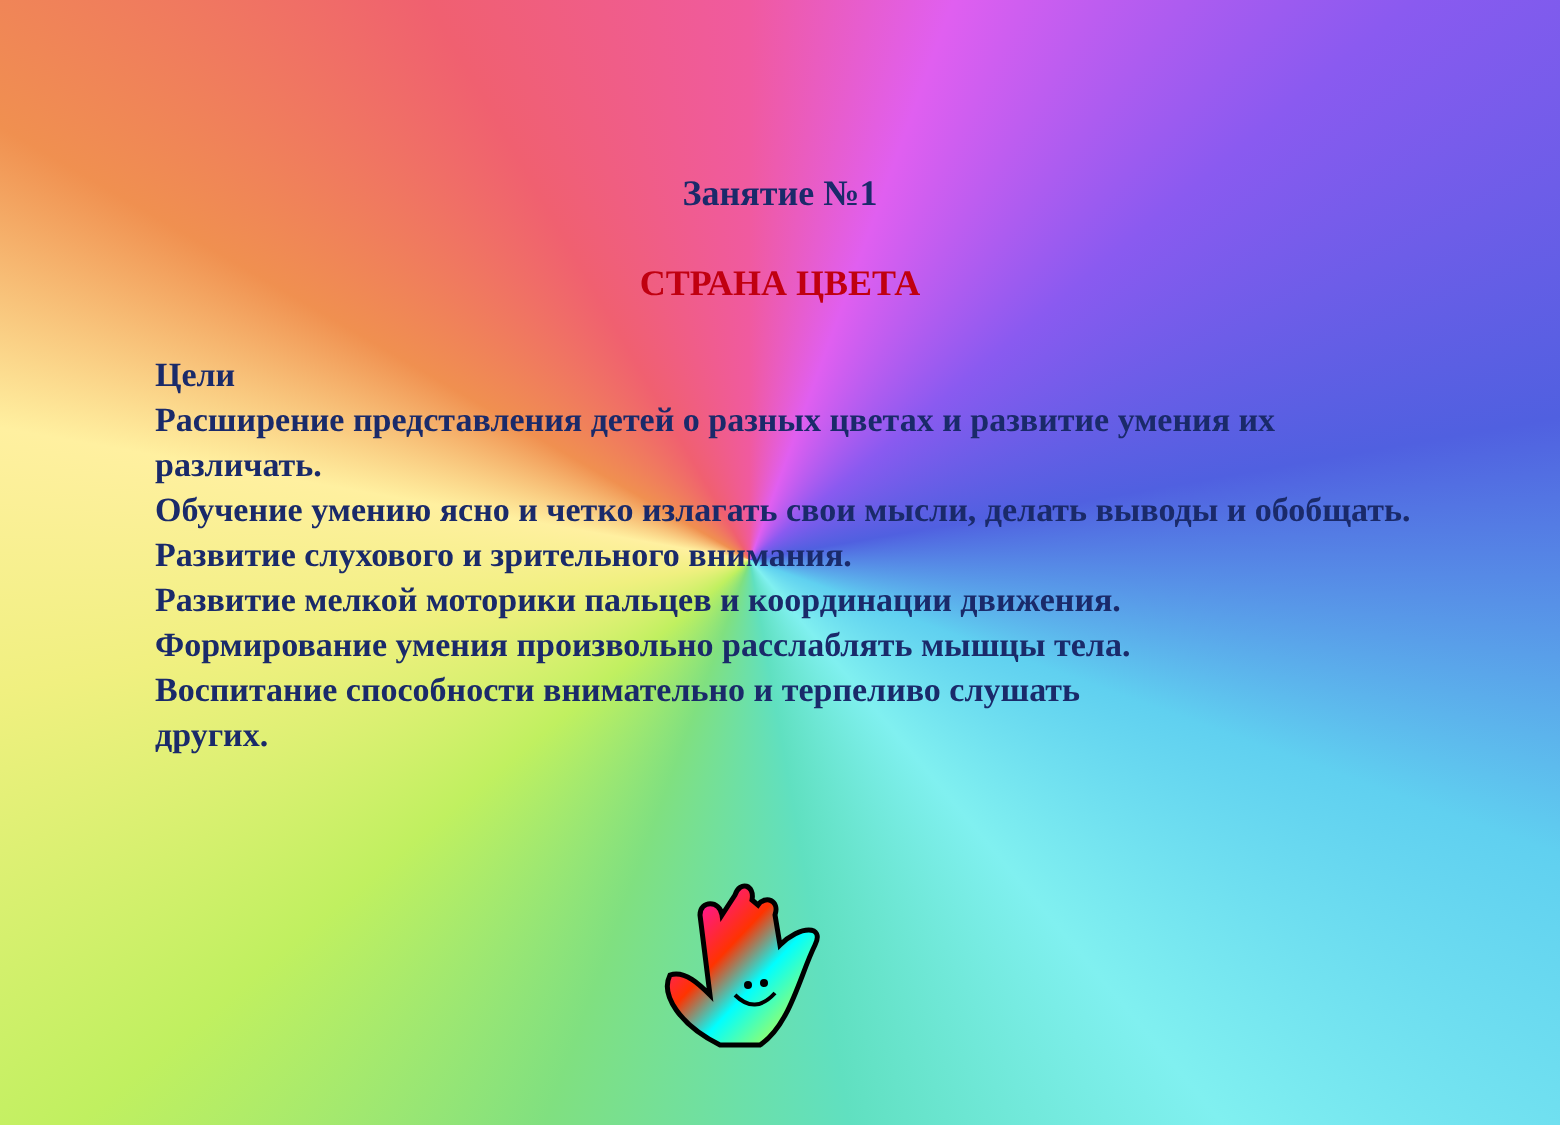Занятие №1
СТРАНА ЦВЕТА
Цели
Расширение представления детей о разных цветах и развитие умения их различать.
Обучение умению ясно и четко излагать свои мысли, делать выводы и обобщать.
Развитие слухового и зрительного внимания.
Развитие мелкой моторики пальцев и координации движения.
Формирование умения произвольно расслаблять мышцы тела.
Воспитание способности внимательно и терпеливо слушать
других.